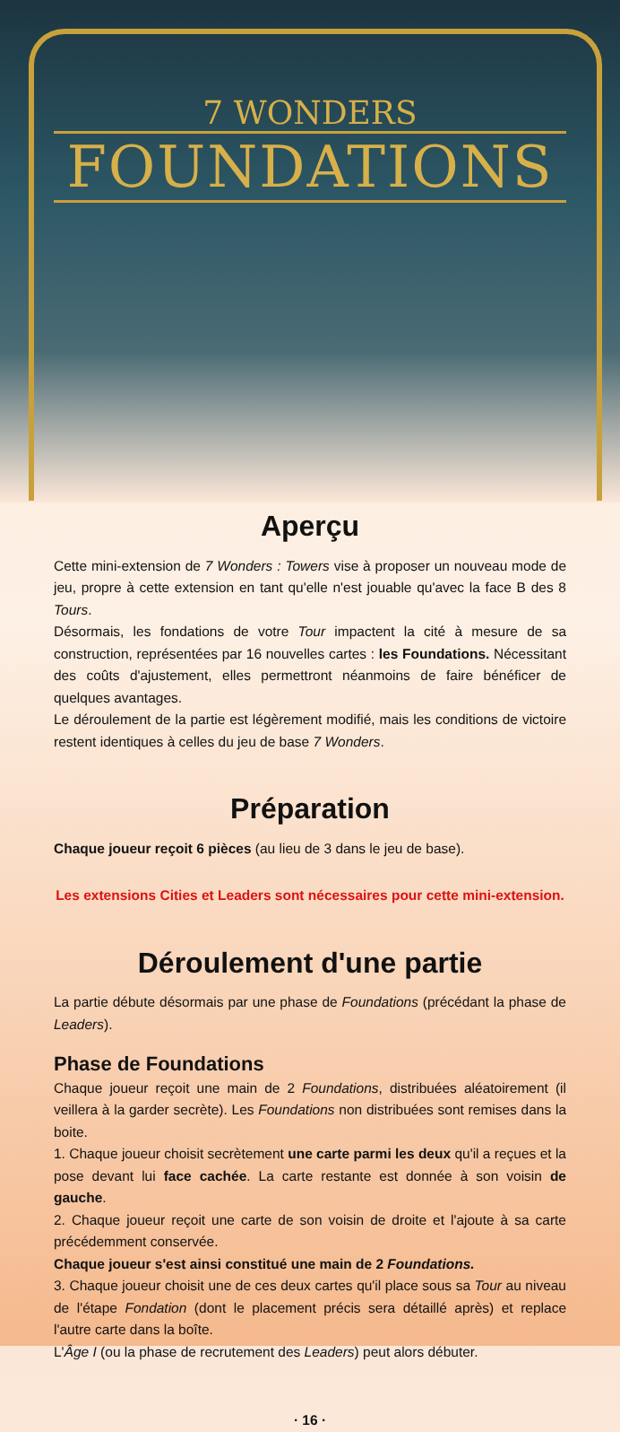7 WONDERS
FOUNDATIONS
Aperçu
Cette mini-extension de 7 Wonders : Towers vise à proposer un nouveau mode de jeu, propre à cette extension en tant qu'elle n'est jouable qu'avec la face B des 8 Tours.
Désormais, les fondations de votre Tour impactent la cité à mesure de sa construction, représentées par 16 nouvelles cartes : les Foundations. Nécessitant des coûts d'ajustement, elles permettront néanmoins de faire bénéficer de quelques avantages.
Le déroulement de la partie est légèrement modifié, mais les conditions de victoire restent identiques à celles du jeu de base 7 Wonders.
Préparation
Chaque joueur reçoit 6 pièces (au lieu de 3 dans le jeu de base).
Les extensions Cities et Leaders sont nécessaires pour cette mini-extension.
Déroulement d'une partie
La partie débute désormais par une phase de Foundations (précédant la phase de Leaders).
Phase de Foundations
Chaque joueur reçoit une main de 2 Foundations, distribuées aléatoirement (il veillera à la garder secrète). Les Foundations non distribuées sont remises dans la boite.
1. Chaque joueur choisit secrètement une carte parmi les deux qu'il a reçues et la pose devant lui face cachée. La carte restante est donnée à son voisin de gauche.
2. Chaque joueur reçoit une carte de son voisin de droite et l'ajoute à sa carte précédemment conservée.
Chaque joueur s'est ainsi constitué une main de 2 Foundations.
3. Chaque joueur choisit une de ces deux cartes qu'il place sous sa Tour au niveau de l'étape Fondation (dont le placement précis sera détaillé après) et replace l'autre carte dans la boîte.
L'Âge I (ou la phase de recrutement des Leaders) peut alors débuter.
· 16 ·